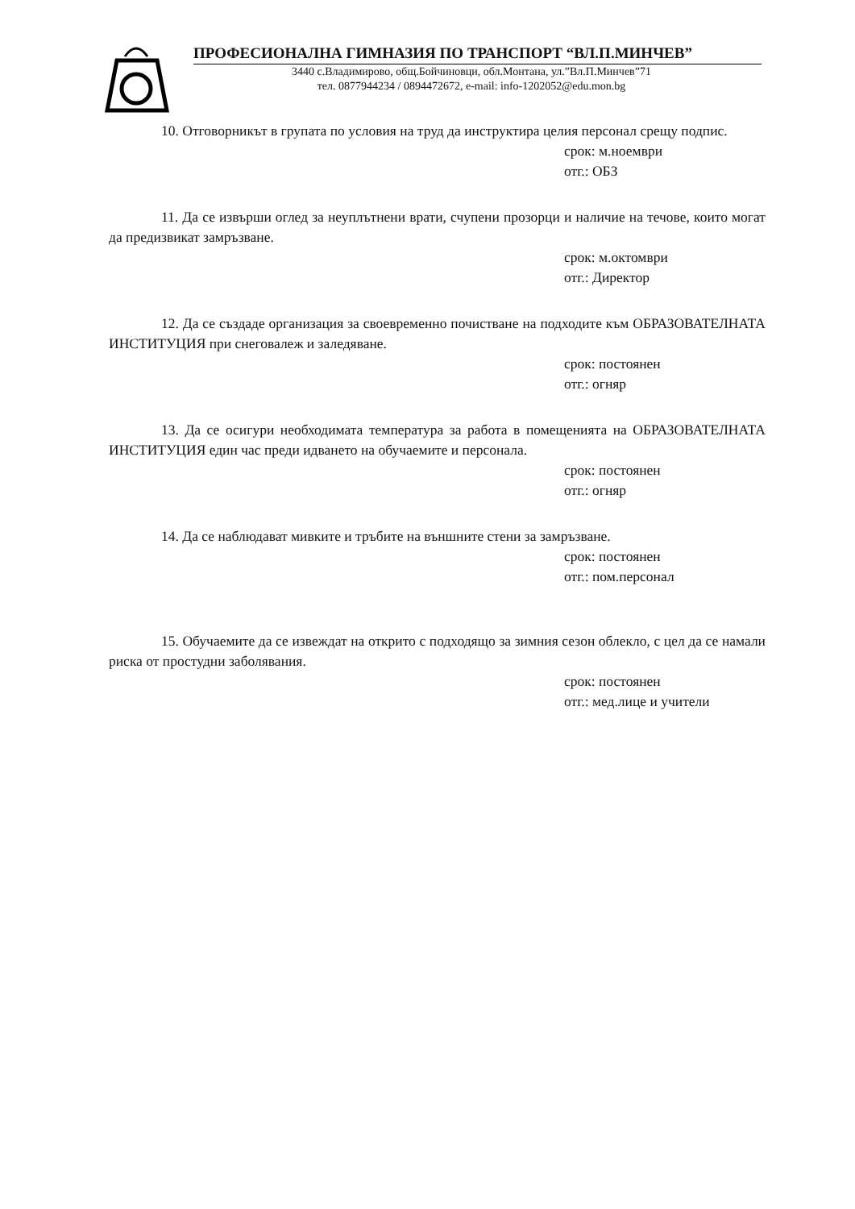ПРОФЕСИОНАЛНА ГИМНАЗИЯ ПО ТРАНСПОРТ “ВЛ.П.МИНЧЕВ”
3440 с.Владимирово, общ.Бойчиновци, обл.Монтана, ул.”Вл.П.Минчев”71
тел. 0877944234 / 0894472672, e-mail: info-1202052@edu.mon.bg
10. Отговорникът в групата по условия на труд да инструктира целия персонал срещу подпис.
срок: м.ноември
отг.: ОБЗ
11. Да се извърши оглед за неуплътнени врати, счупени прозорци и наличие на течове, които могат да предизвикат замръзване.
срок: м.октомври
отг.: Директор
12. Да се създаде организация за своевременно почистване на подходите към ОБРАЗОВАТЕЛНАТА ИНСТИТУЦИЯ при снеговалеж и заледяване.
срок: постоянен
отг.: огняр
13. Да се осигури необходимата температура за работа в помещенията на ОБРАЗОВАТЕЛНАТА ИНСТИТУЦИЯ един час преди идването на обучаемите и персонала.
срок: постоянен
отг.: огняр
14. Да се наблюдават мивките и тръбите на външните стени за замръзване.
срок: постоянен
отг.: пом.персонал
15. Обучаемите да се извеждат на открито с подходящо за зимния сезон облекло, с цел да се намали риска от простудни заболявания.
срок: постоянен
отг.: мед.лице и учители